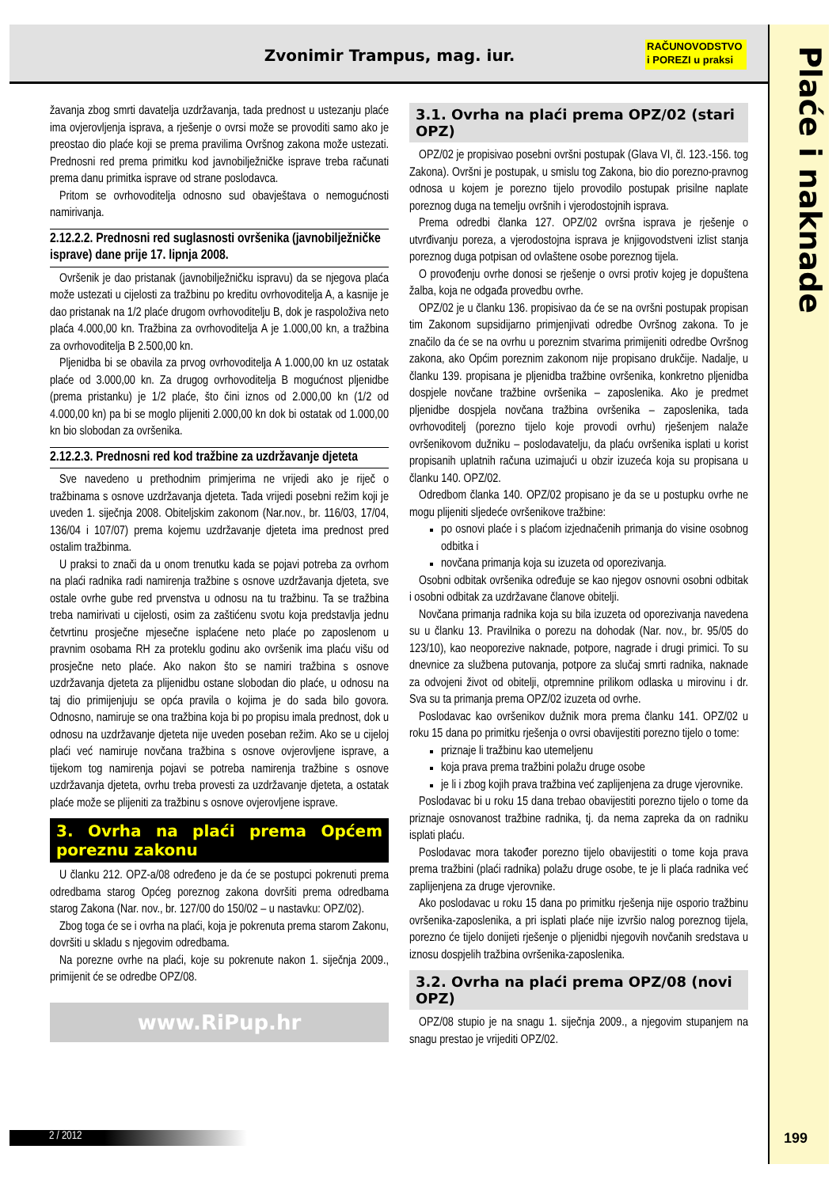Zvonimir Trampus, mag. iur.
RAČUNOVODSTVO
i POREZI u praksi
Plaće i naknade
žavanja zbog smrti davatelja uzdržavanja, tada prednost u ustezanju plaće ima ovjerovljenja isprava, a rješenje o ovrsi može se provoditi samo ako je preostao dio plaće koji se prema pravilima Ovršnog zakona može ustezati. Prednosni red prema primitku kod javnobilježničke isprave treba računati prema danu primitka isprave od strane poslodavca.
Pritom se ovrhovoditelja odnosno sud obavještava o nemogućnosti namirivanja.
2.12.2.2. Prednosni red suglasnosti ovršenika (javnobilježničke isprave) dane prije 17. lipnja 2008.
Ovršenik je dao pristanak (javnobilježničku ispravu) da se njegova plaća može ustezati u cijelosti za tražbinu po kreditu ovrhovoditelja A, a kasnije je dao pristanak na 1/2 plaće drugom ovrhovoditelju B, dok je raspoloživa neto plaća 4.000,00 kn. Tražbina za ovrhovoditelja A je 1.000,00 kn, a tražbina za ovrhovoditelja B 2.500,00 kn.
Pljenidba bi se obavila za prvog ovrhovoditelja A 1.000,00 kn uz ostatak plaće od 3.000,00 kn. Za drugog ovrhovoditelja B mogućnost pljenidbe (prema pristanku) je 1/2 plaće, što čini iznos od 2.000,00 kn (1/2 od 4.000,00 kn) pa bi se moglo plijeniti 2.000,00 kn dok bi ostatak od 1.000,00 kn bio slobodan za ovršenika.
2.12.2.3. Prednosni red kod tražbine za uzdržavanje djeteta
Sve navedeno u prethodnim primjerima ne vrijedi ako je riječ o tražbinama s osnove uzdržavanja djeteta. Tada vrijedi posebni režim koji je uveden 1. siječnja 2008. Obiteljskim zakonom (Nar.nov., br. 116/03, 17/04, 136/04 i 107/07) prema kojemu uzdržavanje djeteta ima prednost pred ostalim tražbinma.
U praksi to znači da u onom trenutku kada se pojavi potreba za ovrhom na plaći radnika radi namirenja tražbine s osnove uzdržavanja djeteta, sve ostale ovrhe gube red prvenstva u odnosu na tu tražbinu. Ta se tražbina treba namirivati u cijelosti, osim za zaštićenu svotu koja predstavlja jednu četvrtinu prosječne mjesečne isplaćene neto plaće po zaposlenom u pravnim osobama RH za proteklu godinu ako ovršenik ima plaću višu od prosječne neto plaće. Ako nakon što se namiri tražbina s osnove uzdržavanja djeteta za plijenidbu ostane slobodan dio plaće, u odnosu na taj dio primijenjuju se opća pravila o kojima je do sada bilo govora. Odnosno, namiruje se ona tražbina koja bi po propisu imala prednost, dok u odnosu na uzdržavanje djeteta nije uveden poseban režim. Ako se u cijeloj plaći već namiruje novčana tražbina s osnove ovjerovljene isprave, a tijekom tog namirenja pojavi se potreba namirenja tražbine s osnove uzdržavanja djeteta, ovrhu treba provesti za uzdržavanje djeteta, a ostatak plaće može se plijeniti za tražbinu s osnove ovjerovljene isprave.
3. Ovrha na plaći prema Općem poreznu zakonu
U članku 212. OPZ-a/08 određeno je da će se postupci pokrenuti prema odredbama starog Općeg poreznog zakona dovršiti prema odredbama starog Zakona (Nar. nov., br. 127/00 do 150/02 – u nastavku: OPZ/02).
Zbog toga će se i ovrha na plaći, koja je pokrenuta prema starom Zakonu, dovršiti u skladu s njegovim odredbama.
Na porezne ovrhe na plaći, koje su pokrenute nakon 1. siječnja 2009., primijenit će se odredbe OPZ/08.
www.RiPup.hr
3.1. Ovrha na plaći prema OPZ/02 (stari OPZ)
OPZ/02 je propisivao posebni ovršni postupak (Glava VI, čl. 123.-156. tog Zakona). Ovršni je postupak, u smislu tog Zakona, bio dio porezno-pravnog odnosa u kojem je porezno tijelo provodilo postupak prisilne naplate poreznog duga na temelju ovršnih i vjerodostojnih isprava.
Prema odredbi članka 127. OPZ/02 ovršna isprava je rješenje o utvrđivanju poreza, a vjerodostojna isprava je knjigovodstveni izlist stanja poreznog duga potpisan od ovlaštene osobe poreznog tijela.
O provođenju ovrhe donosi se rješenje o ovrsi protiv kojeg je dopuštena žalba, koja ne odgađa provedbu ovrhe.
OPZ/02 je u članku 136. propisivao da će se na ovršni postupak propisan tim Zakonom supsidijarno primjenjivati odredbe Ovršnog zakona. To je značilo da će se na ovrhu u poreznim stvarima primijeniti odredbe Ovršnog zakona, ako Općim poreznim zakonom nije propisano drukčije. Nadalje, u članku 139. propisana je pljenidba tražbine ovršenika, konkretno pljenidba dospjele novčane tražbine ovršenika – zaposlenika. Ako je predmet pljenidbe dospjela novčana tražbina ovršenika – zaposlenika, tada ovrhovoditelj (porezno tijelo koje provodi ovrhu) rješenjem nalaže ovršenikovom dužniku – poslodavatelju, da plaću ovršenika isplati u korist propisanih uplatnih računa uzimajući u obzir izuzeća koja su propisana u članku 140. OPZ/02.
Odredbom članka 140. OPZ/02 propisano je da se u postupku ovrhe ne mogu plijeniti sljedeće ovršenikove tražbine:
po osnovi plaće i s plaćom izjednačenih primanja do visine osobnog odbitka i
novčana primanja koja su izuzeta od oporezivanja.
Osobni odbitak ovršenika određuje se kao njegov osnovni osobni odbitak i osobni odbitak za uzdržavane članove obitelji.
Novčana primanja radnika koja su bila izuzeta od oporezivanja navedena su u članku 13. Pravilnika o porezu na dohodak (Nar. nov., br. 95/05 do 123/10), kao neoporezive naknade, potpore, nagrade i drugi primici. To su dnevnice za službena putovanja, potpore za slučaj smrti radnika, naknade za odvojeni život od obitelji, otpremnine prilikom odlaska u mirovinu i dr. Sva su ta primanja prema OPZ/02 izuzeta od ovrhe.
Poslodavac kao ovršenikov dužnik mora prema članku 141. OPZ/02 u roku 15 dana po primitku rješenja o ovrsi obavijestiti porezno tijelo o tome:
priznaje li tražbinu kao utemeljenu
koja prava prema tražbini polažu druge osobe
je li i zbog kojih prava tražbina već zaplijenjena za druge vjerovnike.
Poslodavac bi u roku 15 dana trebao obavijestiti porezno tijelo o tome da priznaje osnovanost tražbine radnika, tj. da nema zapreka da on radniku isplati plaću.
Poslodavac mora također porezno tijelo obavijestiti o tome koja prava prema tražbini (plaći radnika) polažu druge osobe, te je li plaća radnika već zaplijenjena za druge vjerovnike.
Ako poslodavac u roku 15 dana po primitku rješenja nije osporio tražbinu ovršenika-zaposlenika, a pri isplati plaće nije izvršio nalog poreznog tijela, porezno će tijelo donijeti rješenje o pljenidbi njegovih novčanih sredstava u iznosu dospjelih tražbina ovršenika-zaposlenika.
3.2. Ovrha na plaći prema OPZ/08 (novi OPZ)
OPZ/08 stupio je na snagu 1. siječnja 2009., a njegovim stupanjem na snagu prestao je vrijediti OPZ/02.
2 / 2012 199